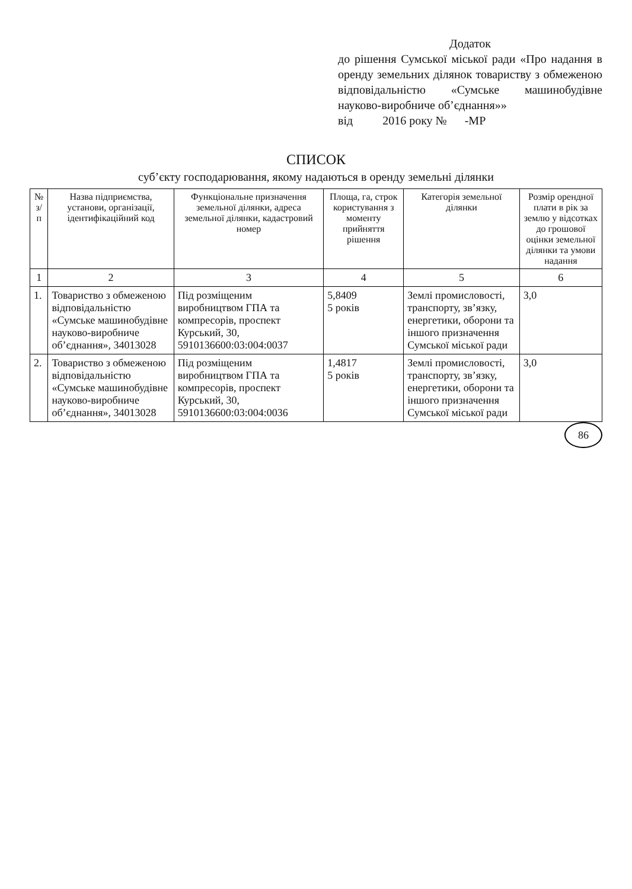Додаток
до рішення Сумської міської ради «Про надання в оренду земельних ділянок товариству з обмеженою відповідальністю «Сумське машинобудівне науково-виробниче об’єднання»»
від 2016 року № -МР
СПИСОК
суб’єкту господарювання, якому надаються в оренду земельні ділянки
| № з/п | Назва підприємства, установи, організації, ідентифікаційний код | Функціональне призначення земельної ділянки, адреса земельної ділянки, кадастровий номер | Площа, га, строк користування з моменту прийняття рішення | Категорія земельної ділянки | Розмір орендної плати в рік за землю у відсотках до грошової оцінки земельної ділянки та умови надання |
| --- | --- | --- | --- | --- | --- |
| 1 | 2 | 3 | 4 | 5 | 6 |
| 1. | Товариство з обмеженою відповідальністю «Сумське машинобудівне науково-виробниче об’єднання», 34013028 | Під розміщеним виробництвом ГПА та компресорів, проспект Курський, 30, 5910136600:03:004:0037 | 5,8409 5 років | Землі промисловості, транспорту, зв’язку, енергетики, оборони та іншого призначення Сумської міської ради | 3,0 |
| 2. | Товариство з обмеженою відповідальністю «Сумське машинобудівне науково-виробниче об’єднання», 34013028 | Під розміщеним виробництвом ГПА та компресорів, проспект Курський, 30, 5910136600:03:004:0036 | 1,4817 5 років | Землі промисловості, транспорту, зв’язку, енергетики, оборони та іншого призначення Сумської міської ради | 3,0 |
86